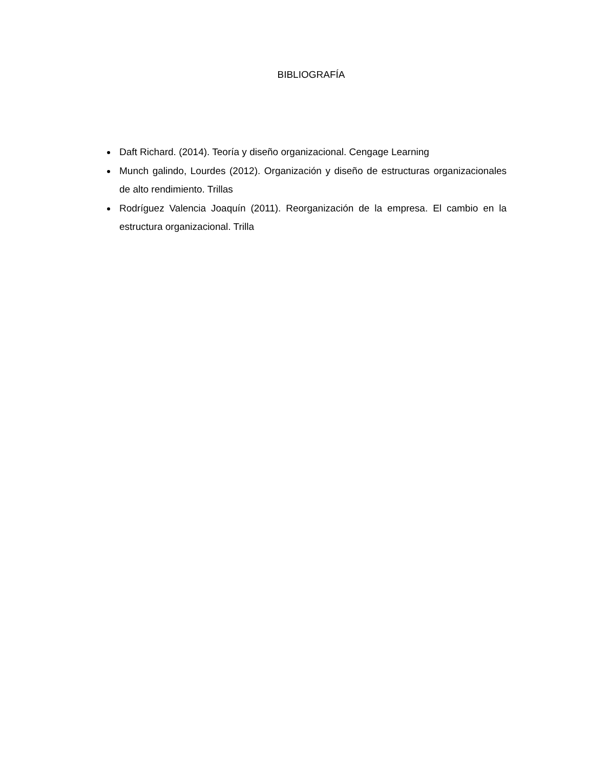BIBLIOGRAFÍA
Daft Richard. (2014). Teoría y diseño organizacional. Cengage Learning
Munch galindo, Lourdes (2012). Organización y diseño de estructuras organizacionales de alto rendimiento. Trillas
Rodríguez Valencia Joaquín (2011). Reorganización de la empresa. El cambio en la estructura organizacional. Trilla